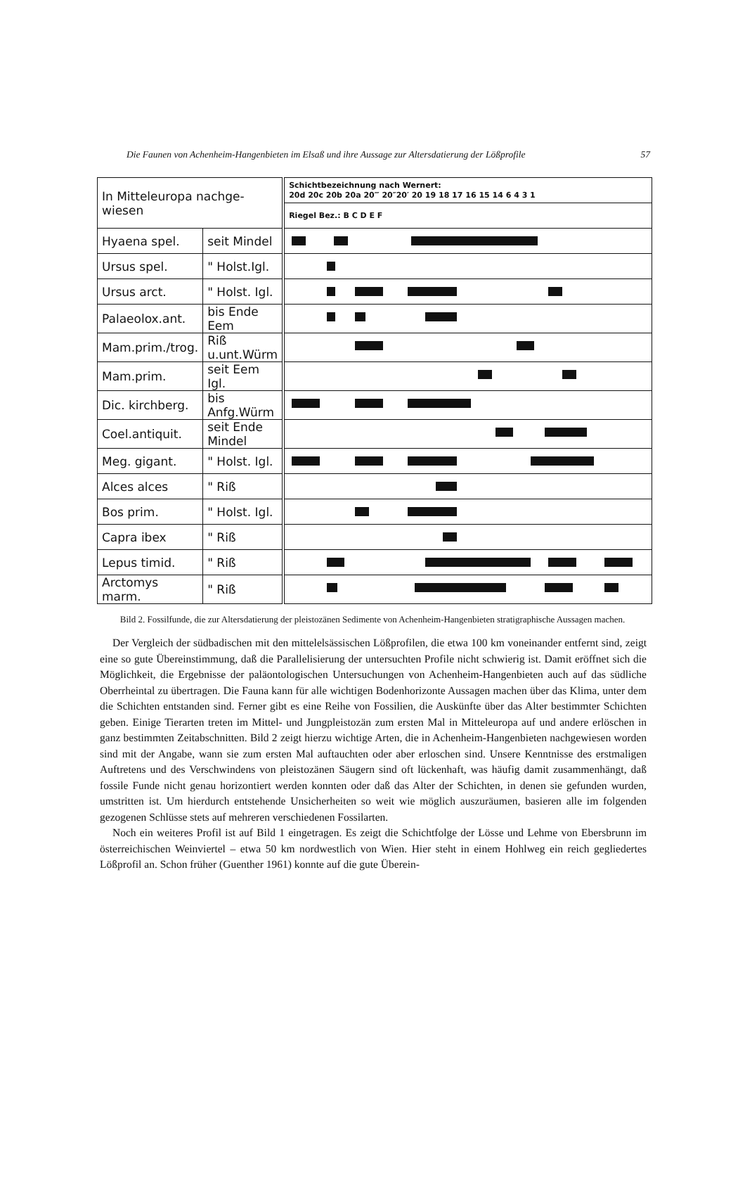Die Faunen von Achenheim-Hangenbieten im Elsaß und ihre Aussage zur Altersdatierung der Lößprofile 57
| In Mitteleuropa nachge- wiesen | | Schichtbezeichnung nach Wernert: 20d 20c 20b 20a 20‴ 20″20′ 20 19 18 17 16 15 14 6 4 3 1 |
| | | Riegel Bez.: B C D E F |
| Hyaena spel. | seit Mindel | |
| Ursus spel. | " Holst.Igl. | |
| Ursus arct. | " Holst. Igl. | |
| Palaeolox.ant. | bis Ende Eem | |
| Mam.prim./trog. | Riß u.unt.Würm | |
| Mam.prim. | seit Eem Igl. | |
| Dic. kirchberg. | bis Anfg.Würm | |
| Coel.antiquit. | seit Ende Mindel | |
| Meg. gigant. | " Holst. Igl. | |
| Alces alces | " Riß | |
| Bos prim. | " Holst. Igl. | |
| Capra ibex | " Riß | |
| Lepus timid. | " Riß | |
| Arctomys marm. | " Riß | |
Bild 2. Fossilfunde, die zur Altersdatierung der pleistozänen Sedimente von Achenheim-Hangenbieten stratigraphische Aussagen machen.
Der Vergleich der südbadischen mit den mittelelsässischen Lößprofilen, die etwa 100 km voneinander entfernt sind, zeigt eine so gute Übereinstimmung, daß die Parallelisierung der untersuchten Profile nicht schwierig ist. Damit eröffnet sich die Möglichkeit, die Ergebnisse der paläontologischen Untersuchungen von Achenheim-Hangenbieten auch auf das südliche Oberrheintal zu übertragen. Die Fauna kann für alle wichtigen Bodenhorizonte Aussagen machen über das Klima, unter dem die Schichten entstanden sind. Ferner gibt es eine Reihe von Fossilien, die Auskünfte über das Alter bestimmter Schichten geben. Einige Tierarten treten im Mittel- und Jungpleistozän zum ersten Mal in Mitteleuropa auf und andere erlöschen in ganz bestimmten Zeitabschnitten. Bild 2 zeigt hierzu wichtige Arten, die in Achenheim-Hangenbieten nachgewiesen worden sind mit der Angabe, wann sie zum ersten Mal auftauchten oder aber erloschen sind. Unsere Kenntnisse des erstmaligen Auftretens und des Verschwindens von pleistozänen Säugern sind oft lückenhaft, was häufig damit zusammenhängt, daß fossile Funde nicht genau horizontiert werden konnten oder daß das Alter der Schichten, in denen sie gefunden wurden, umstritten ist. Um hierdurch entstehende Unsicherheiten so weit wie möglich auszuräumen, basieren alle im folgenden gezogenen Schlüsse stets auf mehreren verschiedenen Fossilarten.
Noch ein weiteres Profil ist auf Bild 1 eingetragen. Es zeigt die Schichtfolge der Lösse und Lehme von Ebersbrunn im österreichischen Weinviertel – etwa 50 km nordwestlich von Wien. Hier steht in einem Hohlweg ein reich gegliedertes Lößprofil an. Schon früher (Guenther 1961) konnte auf die gute Überein-